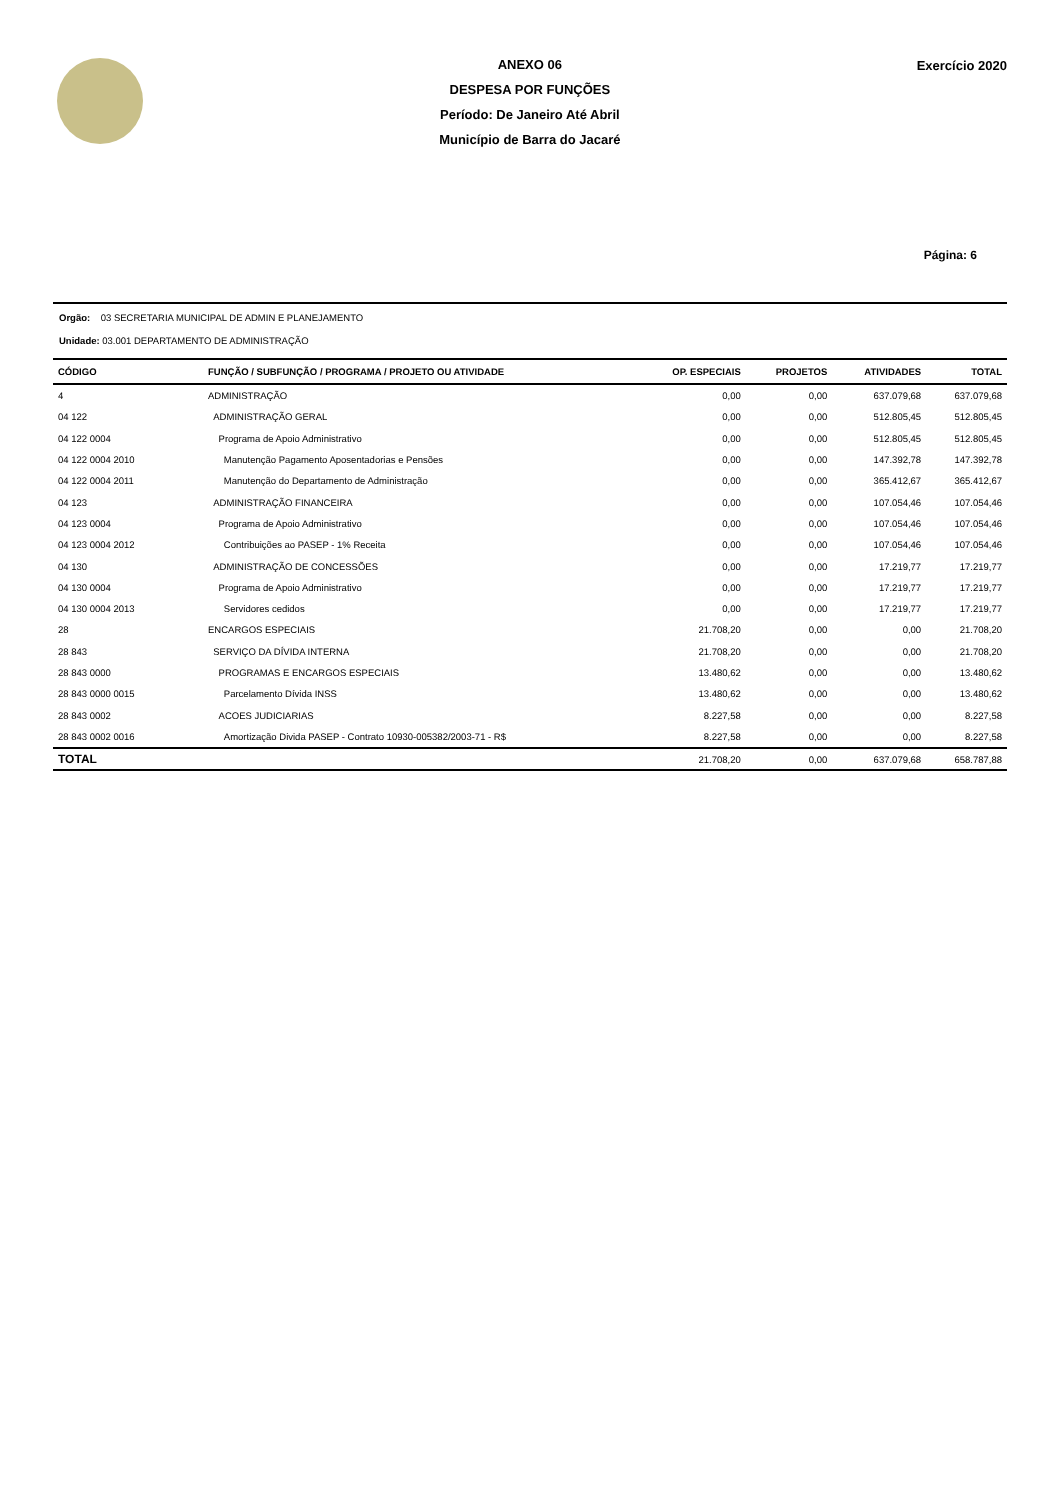ANEXO 06
DESPESA POR FUNÇÕES
Período: De Janeiro Até Abril
Município de Barra do Jacaré
Exercício 2020
Página: 6
Orgão: 03 SECRETARIA MUNICIPAL DE ADMIN E PLANEJAMENTO
Unidade: 03.001 DEPARTAMENTO DE ADMINISTRAÇÃO
| CÓDIGO | FUNÇÃO / SUBFUNÇÃO / PROGRAMA / PROJETO OU ATIVIDADE | OP. ESPECIAIS | PROJETOS | ATIVIDADES | TOTAL |
| --- | --- | --- | --- | --- | --- |
| 4 | ADMINISTRAÇÃO | 0,00 | 0,00 | 637.079,68 | 637.079,68 |
| 04 122 | ADMINISTRAÇÃO GERAL | 0,00 | 0,00 | 512.805,45 | 512.805,45 |
| 04 122 0004 | Programa de Apoio Administrativo | 0,00 | 0,00 | 512.805,45 | 512.805,45 |
| 04 122 0004 2010 | Manutenção Pagamento Aposentadorias e Pensões | 0,00 | 0,00 | 147.392,78 | 147.392,78 |
| 04 122 0004 2011 | Manutenção do Departamento de Administração | 0,00 | 0,00 | 365.412,67 | 365.412,67 |
| 04 123 | ADMINISTRAÇÃO FINANCEIRA | 0,00 | 0,00 | 107.054,46 | 107.054,46 |
| 04 123 0004 | Programa de Apoio Administrativo | 0,00 | 0,00 | 107.054,46 | 107.054,46 |
| 04 123 0004 2012 | Contribuições ao PASEP - 1% Receita | 0,00 | 0,00 | 107.054,46 | 107.054,46 |
| 04 130 | ADMINISTRAÇÃO DE CONCESSÕES | 0,00 | 0,00 | 17.219,77 | 17.219,77 |
| 04 130 0004 | Programa de Apoio Administrativo | 0,00 | 0,00 | 17.219,77 | 17.219,77 |
| 04 130 0004 2013 | Servidores cedidos | 0,00 | 0,00 | 17.219,77 | 17.219,77 |
| 28 | ENCARGOS ESPECIAIS | 21.708,20 | 0,00 | 0,00 | 21.708,20 |
| 28 843 | SERVIÇO DA DÍVIDA INTERNA | 21.708,20 | 0,00 | 0,00 | 21.708,20 |
| 28 843 0000 | PROGRAMAS E ENCARGOS ESPECIAIS | 13.480,62 | 0,00 | 0,00 | 13.480,62 |
| 28 843 0000 0015 | Parcelamento Dívida INSS | 13.480,62 | 0,00 | 0,00 | 13.480,62 |
| 28 843 0002 | ACOES JUDICIARIAS | 8.227,58 | 0,00 | 0,00 | 8.227,58 |
| 28 843 0002 0016 | Amortização Divida PASEP - Contrato 10930-005382/2003-71 - R$ | 8.227,58 | 0,00 | 0,00 | 8.227,58 |
| TOTAL | | 21.708,20 | 0,00 | 637.079,68 | 658.787,88 |